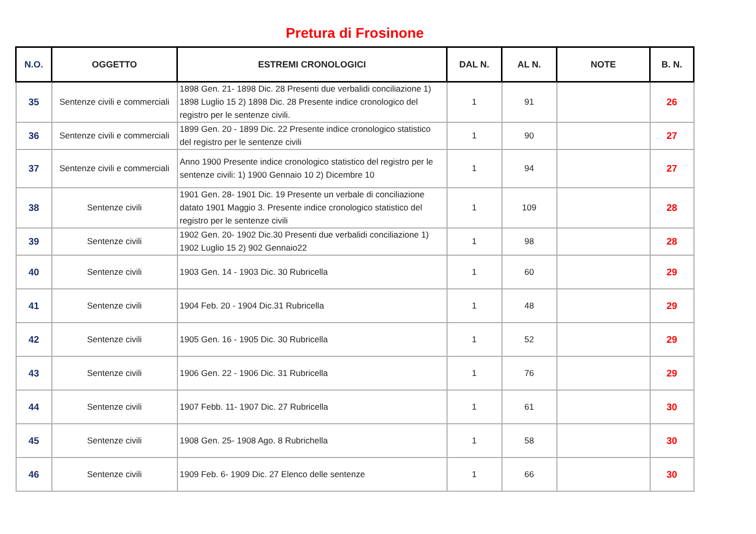Pretura di Frosinone
| N.O. | OGGETTO | ESTREMI CRONOLOGICI | DAL N. | AL N. | NOTE | B. N. |
| --- | --- | --- | --- | --- | --- | --- |
| 35 | Sentenze civili e commerciali | 1898 Gen. 21- 1898 Dic. 28 Presenti due verbalidi conciliazione 1) 1898 Luglio 15 2) 1898 Dic. 28 Presente indice cronologico del registro per le sentenze civili. | 1 | 91 | | 26 |
| 36 | Sentenze civili e commerciali | 1899 Gen. 20 - 1899 Dic. 22 Presente indice cronologico statistico del registro per le sentenze civili | 1 | 90 | | 27 |
| 37 | Sentenze civili e commerciali | Anno 1900 Presente indice cronologico statistico del registro per le sentenze civili: 1) 1900 Gennaio 10 2) Dicembre 10 | 1 | 94 | | 27 |
| 38 | Sentenze civili | 1901 Gen. 28- 1901 Dic. 19 Presente un verbale di conciliazione datato 1901 Maggio 3. Presente indice cronologico statistico del registro per le sentenze civili | 1 | 109 | | 28 |
| 39 | Sentenze civili | 1902 Gen. 20- 1902 Dic.30 Presenti due verbalidi conciliazione 1) 1902 Luglio 15 2) 902 Gennaio22 | 1 | 98 | | 28 |
| 40 | Sentenze civili | 1903 Gen. 14 - 1903 Dic. 30 Rubricella | 1 | 60 | | 29 |
| 41 | Sentenze civili | 1904 Feb. 20 - 1904 Dic.31 Rubricella | 1 | 48 | | 29 |
| 42 | Sentenze civili | 1905 Gen. 16 - 1905 Dic. 30 Rubricella | 1 | 52 | | 29 |
| 43 | Sentenze civili | 1906 Gen. 22 - 1906 Dic. 31 Rubricella | 1 | 76 | | 29 |
| 44 | Sentenze civili | 1907 Febb. 11- 1907 Dic. 27 Rubricella | 1 | 61 | | 30 |
| 45 | Sentenze civili | 1908 Gen. 25- 1908 Ago. 8 Rubrichella | 1 | 58 | | 30 |
| 46 | Sentenze civili | 1909 Feb. 6- 1909 Dic. 27 Elenco delle sentenze | 1 | 66 | | 30 |